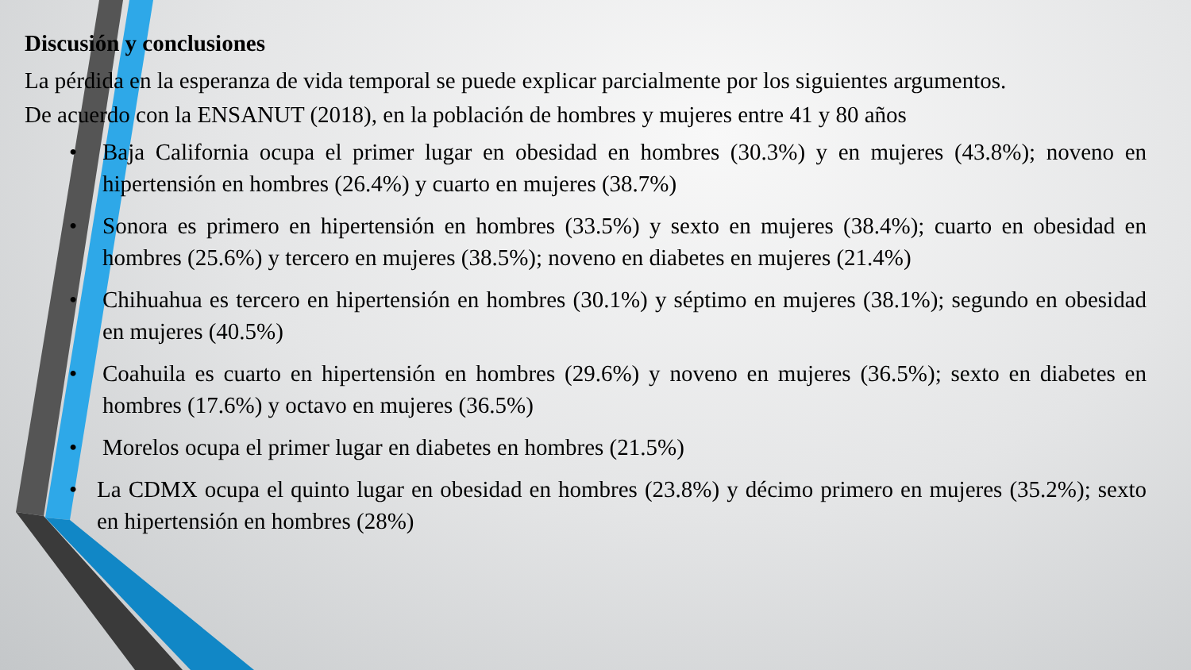Discusión y conclusiones
La pérdida en la esperanza de vida temporal se puede explicar parcialmente por los siguientes argumentos.
De acuerdo con la ENSANUT (2018), en la población de hombres y mujeres entre 41 y 80 años
• Baja California ocupa el primer lugar en obesidad en hombres (30.3%) y en mujeres (43.8%); noveno en hipertensión en hombres (26.4%) y cuarto en mujeres (38.7%)
• Sonora es primero en hipertensión en hombres (33.5%) y sexto en mujeres (38.4%); cuarto en obesidad en hombres (25.6%) y tercero en mujeres (38.5%); noveno en diabetes en mujeres (21.4%)
• Chihuahua es tercero en hipertensión en hombres (30.1%) y séptimo en mujeres (38.1%); segundo en obesidad en mujeres (40.5%)
• Coahuila es cuarto en hipertensión en hombres (29.6%) y noveno en mujeres (36.5%); sexto en diabetes en hombres (17.6%) y octavo en mujeres (36.5%)
• Morelos ocupa el primer lugar en diabetes en hombres (21.5%)
• La CDMX ocupa el quinto lugar en obesidad en hombres (23.8%) y décimo primero en mujeres (35.2%); sexto en hipertensión en hombres (28%)